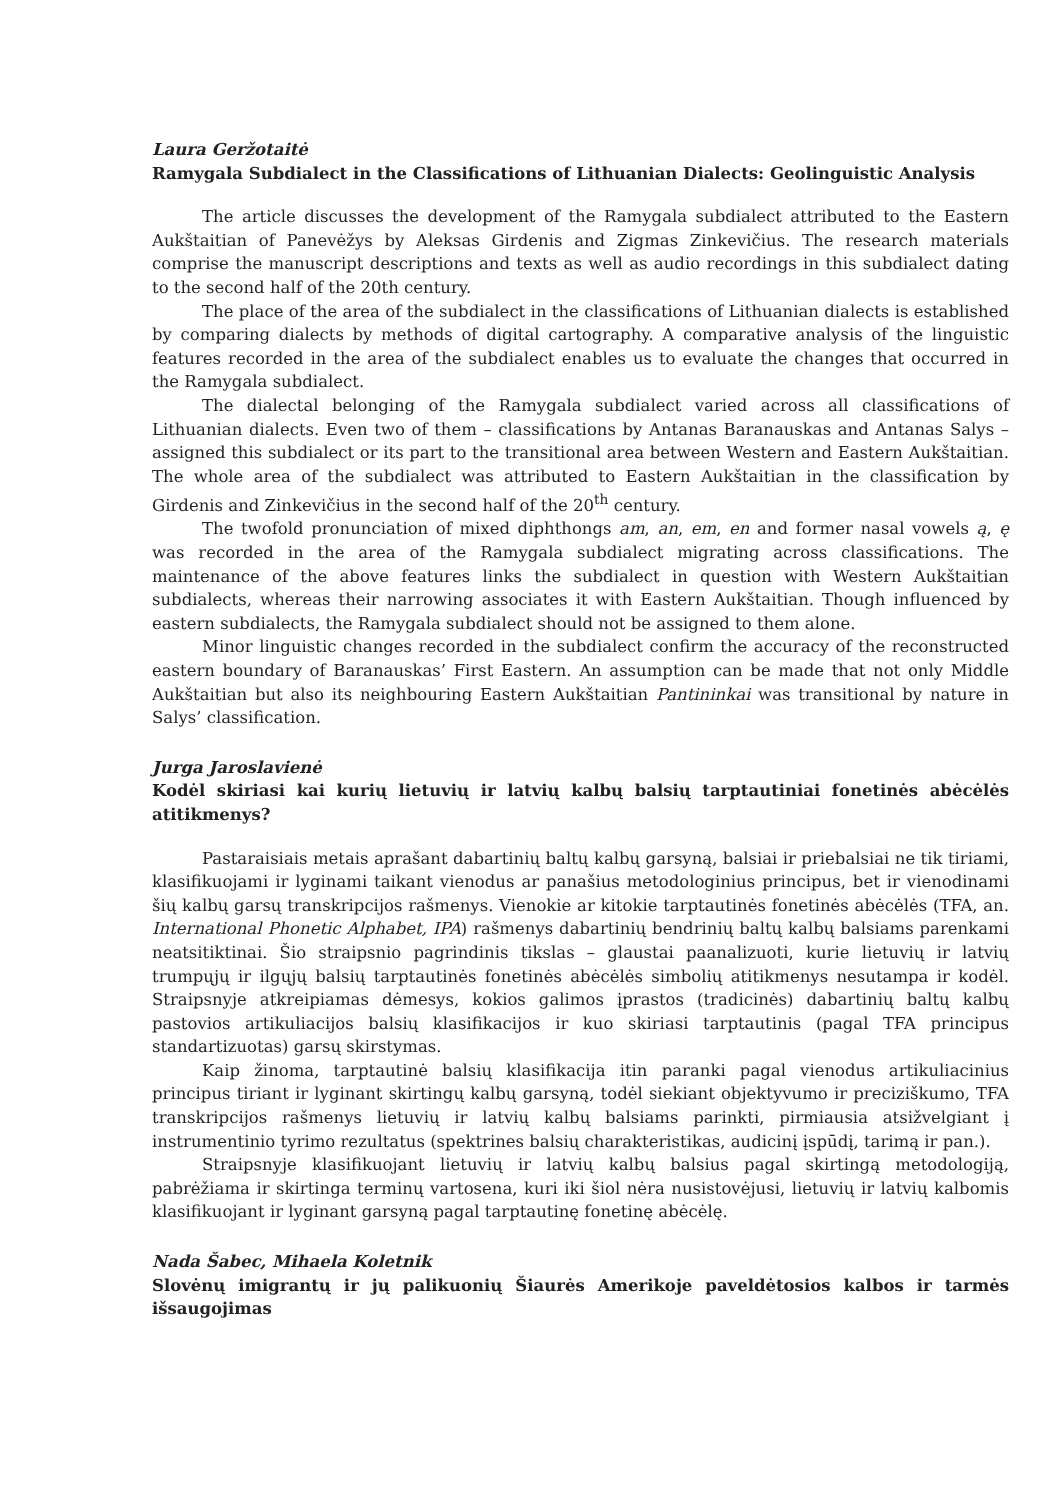Laura Geržotaitė
Ramygala Subdialect in the Classifications of Lithuanian Dialects: Geolinguistic Analysis
The article discusses the development of the Ramygala subdialect attributed to the Eastern Aukštaitian of Panevėžys by Aleksas Girdenis and Zigmas Zinkevičius. The research materials comprise the manuscript descriptions and texts as well as audio recordings in this subdialect dating to the second half of the 20th century.
The place of the area of the subdialect in the classifications of Lithuanian dialects is established by comparing dialects by methods of digital cartography. A comparative analysis of the linguistic features recorded in the area of the subdialect enables us to evaluate the changes that occurred in the Ramygala subdialect.
The dialectal belonging of the Ramygala subdialect varied across all classifications of Lithuanian dialects. Even two of them – classifications by Antanas Baranauskas and Antanas Salys – assigned this subdialect or its part to the transitional area between Western and Eastern Aukštaitian. The whole area of the subdialect was attributed to Eastern Aukštaitian in the classification by Girdenis and Zinkevičius in the second half of the 20<sup>th</sup> century.
The twofold pronunciation of mixed diphthongs am, an, em, en and former nasal vowels ą, ę was recorded in the area of the Ramygala subdialect migrating across classifications. The maintenance of the above features links the subdialect in question with Western Aukštaitian subdialects, whereas their narrowing associates it with Eastern Aukštaitian. Though influenced by eastern subdialects, the Ramygala subdialect should not be assigned to them alone.
Minor linguistic changes recorded in the subdialect confirm the accuracy of the reconstructed eastern boundary of Baranauskas’ First Eastern. An assumption can be made that not only Middle Aukštaitian but also its neighbouring Eastern Aukštaitian Pantininkai was transitional by nature in Salys’ classification.
Jurga Jaroslavienė
Kodėl skiriasi kai kurių lietuvių ir latvių kalbų balsių tarptautiniai fonetinės abėcėlės atitikmenys?
Pastaraisiais metais aprašant dabartinių baltų kalbų garsyną, balsiai ir priebalsiai ne tik tiriami, klasifikuojami ir lyginami taikant vienodus ar panašius metodologinius principus, bet ir vienodinami šių kalbų garsų transkripcijos rašmenys. Vienokie ar kitokie tarptautinės fonetinės abėcėlės (TFA, an. International Phonetic Alphabet, IPA) rašmenys dabartinių bendrinių baltų kalbų balsiams parenkami neatsitiktinai. Šio straipsnio pagrindinis tikslas – glaustai paanalizuoti, kurie lietuvių ir latvių trumpųjų ir ilgųjų balsių tarptautinės fonetinės abėcėlės simbolių atitikmenys nesutampa ir kodėl. Straipsnyje atkreipiamas dėmesys, kokios galimos įprastos (tradicinės) dabartinių baltų kalbų pastovios artikuliacijos balsių klasifikacijos ir kuo skiriasi tarptautinis (pagal TFA principus standartizuotas) garsų skirstymas.
Kaip žinoma, tarptautinė balsių klasifikacija itin paranki pagal vienodus artikuliacinius principus tiriant ir lyginant skirtingų kalbų garsyną, todėl siekiant objektyvumo ir preciziškumo, TFA transkripcijos rašmenys lietuvių ir latvių kalbų balsiams parinkti, pirmiausia atsižvelgiant į instrumentinio tyrimo rezultatus (spektrines balsių charakteristikas, audicinį įspūdį, tarimą ir pan.).
Straipsnyje klasifikuojant lietuvių ir latvių kalbų balsius pagal skirtingą metodologiją, pabrėžiama ir skirtinga terminų vartosena, kuri iki šiol nėra nusistovėjusi, lietuvių ir latvių kalbomis klasifikuojant ir lyginant garsyną pagal tarptautinę fonetinę abėcėlę.
Nada Šabec, Mihaela Koletnik
Slovėnų imigrantų ir jų palikuonių Šiaurės Amerikoje paveldėtosios kalbos ir tarmės išsaugojimas